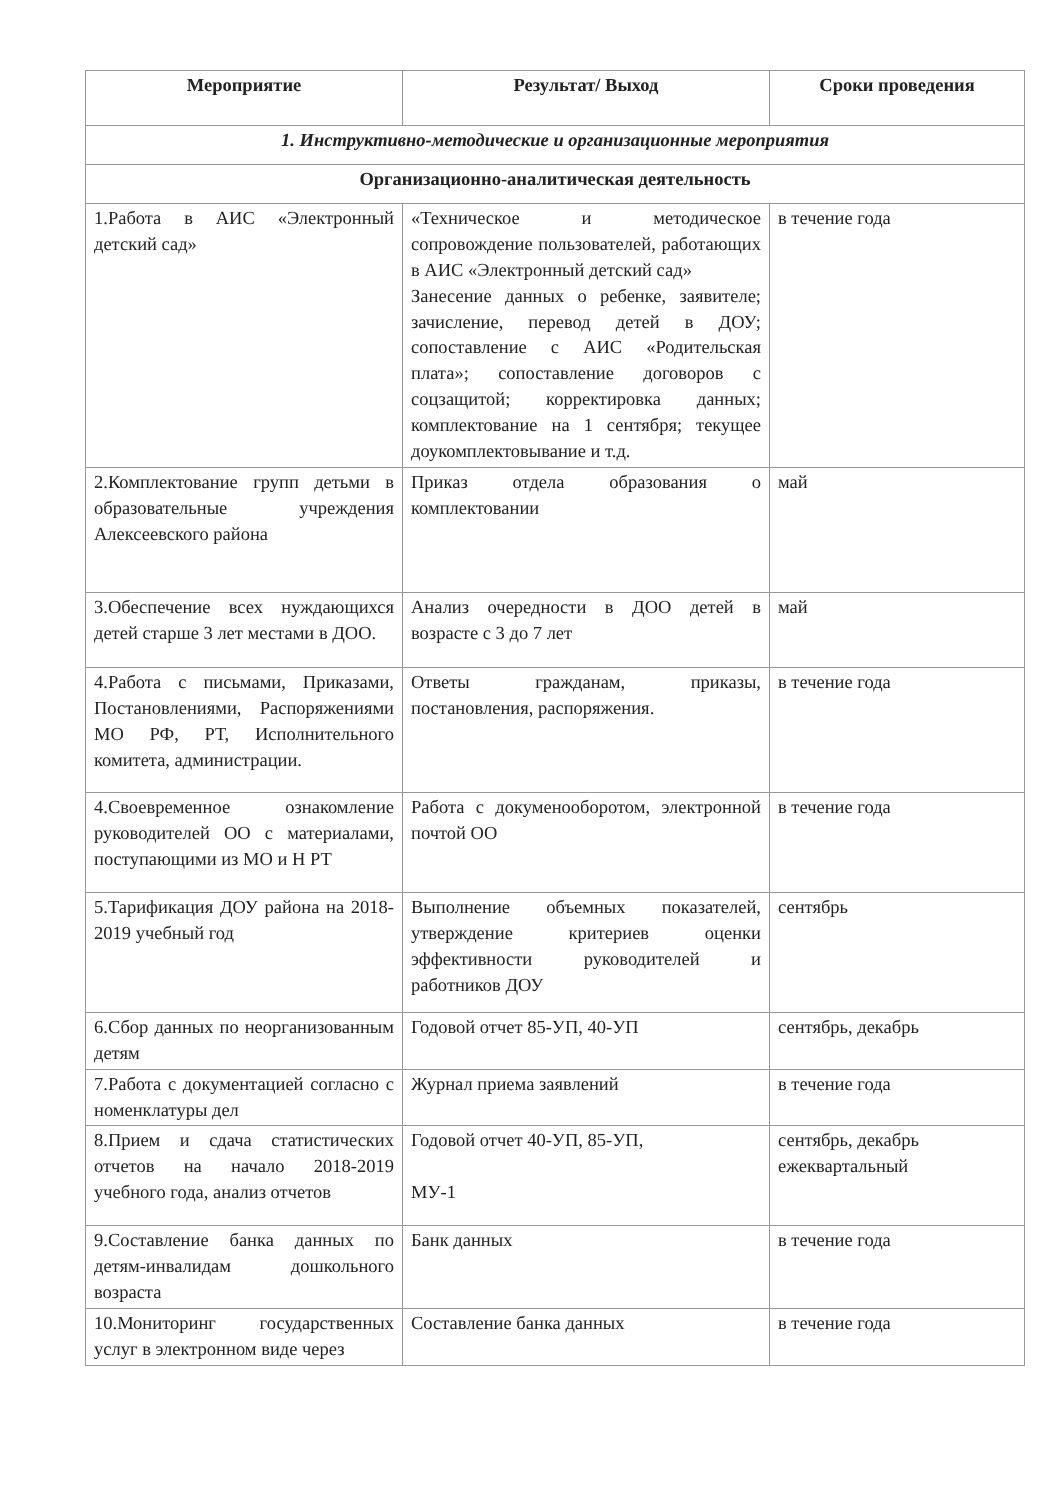| Мероприятие | Результат/ Выход | Сроки проведения |
| --- | --- | --- |
| 1. Инструктивно-методические и организационные мероприятия | | |
| Организационно-аналитическая деятельность | | |
| 1.Работа в АИС «Электронный детский сад» | «Техническое и методическое сопровождение пользователей, работающих в АИС «Электронный детский сад» Занесение данных о ребенке, заявителе; зачисление, перевод детей в ДОУ; сопоставление с АИС «Родительская плата»; сопоставление договоров с соцзащитой; корректировка данных; комплектование на 1 сентября; текущее доукомплектовывание и т.д. | в течение года |
| 2.Комплектование групп детьми в образовательные учреждения Алексеевского района | Приказ отдела образования о комплектовании | май |
| 3.Обеспечение всех нуждающихся детей старше 3 лет местами в ДОО. | Анализ очередности в ДОО детей в возрасте с 3 до 7 лет | май |
| 4.Работа с письмами, Приказами, Постановлениями, Распоряжениями МО РФ, РТ, Исполнительного комитета, администрации. | Ответы гражданам, приказы, постановления, распоряжения. | в течение года |
| 4.Своевременное ознакомление руководителей ОО с материалами, поступающими из МО и Н РТ | Работа с докуменооборотом, электронной почтой ОО | в течение года |
| 5.Тарификация ДОУ района на 2018-2019 учебный год | Выполнение объемных показателей, утверждение критериев оценки эффективности руководителей и работников ДОУ | сентябрь |
| 6.Сбор данных по неорганизованным детям | Годовой отчет 85-УП, 40-УП | сентябрь, декабрь |
| 7.Работа с документацией согласно с номенклатуры дел | Журнал приема заявлений | в течение года |
| 8.Прием и сдача статистических отчетов на начало 2018-2019 учебного года, анализ отчетов | Годовой отчет 40-УП, 85-УП, МУ-1 | сентябрь, декабрь ежеквартальный |
| 9.Составление банка данных по детям-инвалидам дошкольного возраста | Банк данных | в течение года |
| 10.Мониторинг государственных услуг в электронном виде через | Составление банка данных | в течение года |